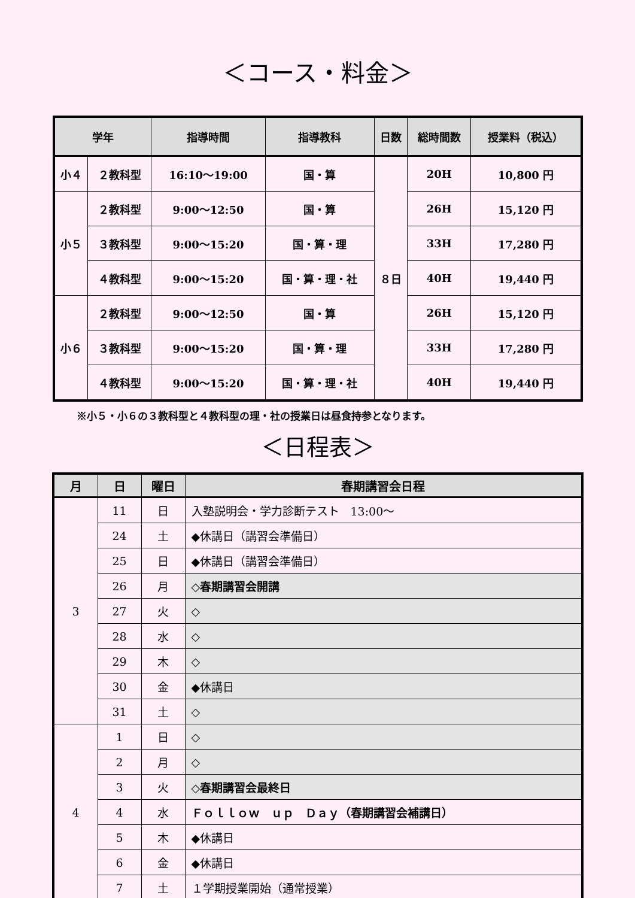＜コース・料金＞
| 学年 | | 指導時間 | 指導教科 | 日数 | 総時間数 | 授業料（税込） |
| --- | --- | --- | --- | --- | --- | --- |
| 小４ | ２教科型 | 16:10～19:00 | 国・算 | ８日 | 20H | 10,800 円 |
| 小５ | ２教科型 | 9:00～12:50 | 国・算 | | 26H | 15,120 円 |
| | ３教科型 | 9:00～15:20 | 国・算・理 | | 33H | 17,280 円 |
| | ４教科型 | 9:00～15:20 | 国・算・理・社 | | 40H | 19,440 円 |
| 小６ | ２教科型 | 9:00～12:50 | 国・算 | | 26H | 15,120 円 |
| | ３教科型 | 9:00～15:20 | 国・算・理 | | 33H | 17,280 円 |
| | ４教科型 | 9:00～15:20 | 国・算・理・社 | | 40H | 19,440 円 |
※小５・小６の３教科型と４教科型の理・社の授業日は昼食持参となります。
＜日程表＞
| 月 | 日 | 曜日 | 春期講習会日程 |
| --- | --- | --- | --- |
| 3 | 11 | 日 | 入塾説明会・学力診断テスト 13:00～ |
| | 24 | 土 | ◆休講日（講習会準備日） |
| | 25 | 日 | ◆休講日（講習会準備日） |
| | 26 | 月 | ◇春期講習会開講 |
| | 27 | 火 | ◇ |
| | 28 | 水 | ◇ |
| | 29 | 木 | ◇ |
| | 30 | 金 | ◆休講日 |
| | 31 | 土 | ◇ |
| 4 | 1 | 日 | ◇ |
| | 2 | 月 | ◇ |
| | 3 | 火 | ◇春期講習会最終日 |
| | 4 | 水 | Ｆｏｌｌｏｗ ｕｐ Ｄａｙ（春期講習会補講日） |
| | 5 | 木 | ◆休講日 |
| | 6 | 金 | ◆休講日 |
| | 7 | 土 | １学期授業開始（通常授業） |